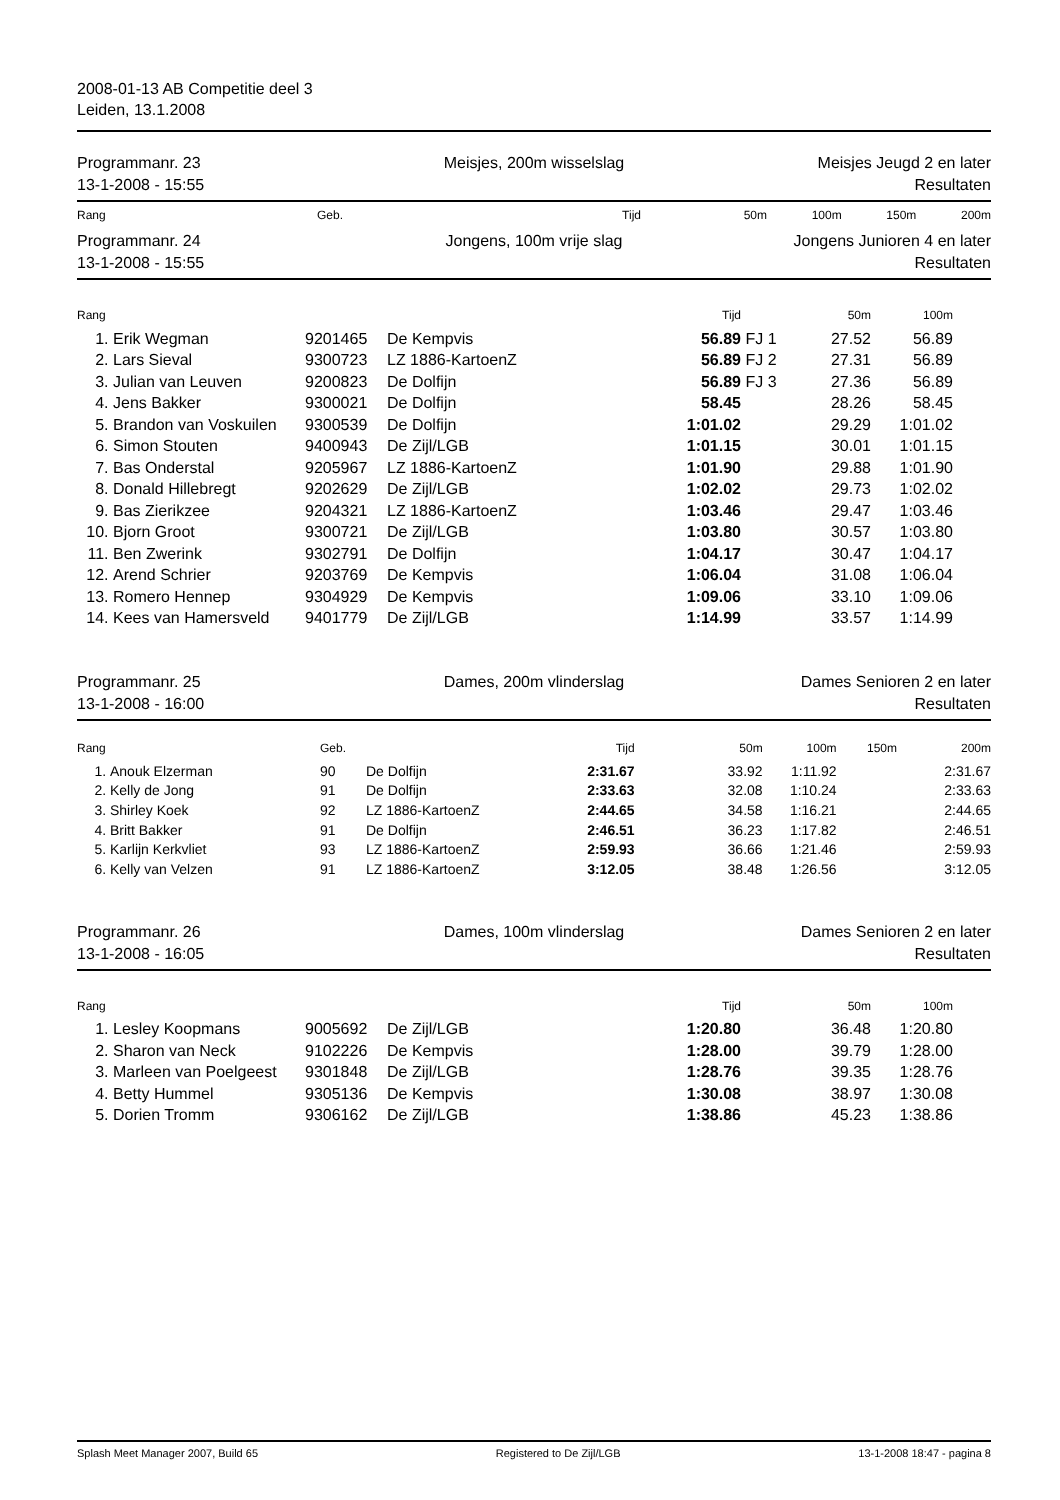2008-01-13 AB Competitie deel 3
Leiden, 13.1.2008
Programmanr. 23
13-1-2008 - 15:55
Meisjes, 200m wisselslag Meisjes Jeugd 2 en later
Resultaten
| Rang | Geb. | Tijd | 50m | 100m | 150m | 200m |
| --- | --- | --- | --- | --- | --- | --- |
Programmanr. 24
13-1-2008 - 15:55
Jongens, 100m vrije slag Jongens Junioren 4 en later
Resultaten
| Rang | | | | Tijd | | 50m | 100m |
| --- | --- | --- | --- | --- | --- | --- | --- |
| 1. | Erik Wegman | 9201465 | De Kempvis | 56.89 | FJ 1 | 27.52 | 56.89 |
| 2. | Lars Sieval | 9300723 | LZ 1886-KartoenZ | 56.89 | FJ 2 | 27.31 | 56.89 |
| 3. | Julian van Leuven | 9200823 | De Dolfijn | 56.89 | FJ 3 | 27.36 | 56.89 |
| 4. | Jens Bakker | 9300021 | De Dolfijn | 58.45 | | 28.26 | 58.45 |
| 5. | Brandon van Voskuilen | 9300539 | De Dolfijn | 1:01.02 | | 29.29 | 1:01.02 |
| 6. | Simon Stouten | 9400943 | De Zijl/LGB | 1:01.15 | | 30.01 | 1:01.15 |
| 7. | Bas Onderstal | 9205967 | LZ 1886-KartoenZ | 1:01.90 | | 29.88 | 1:01.90 |
| 8. | Donald Hillebregt | 9202629 | De Zijl/LGB | 1:02.02 | | 29.73 | 1:02.02 |
| 9. | Bas Zierikzee | 9204321 | LZ 1886-KartoenZ | 1:03.46 | | 29.47 | 1:03.46 |
| 10. | Bjorn Groot | 9300721 | De Zijl/LGB | 1:03.80 | | 30.57 | 1:03.80 |
| 11. | Ben Zwerink | 9302791 | De Dolfijn | 1:04.17 | | 30.47 | 1:04.17 |
| 12. | Arend Schrier | 9203769 | De Kempvis | 1:06.04 | | 31.08 | 1:06.04 |
| 13. | Romero Hennep | 9304929 | De Kempvis | 1:09.06 | | 33.10 | 1:09.06 |
| 14. | Kees van Hamersveld | 9401779 | De Zijl/LGB | 1:14.99 | | 33.57 | 1:14.99 |
Programmanr. 25
13-1-2008 - 16:00
Dames, 200m vlinderslag Dames Senioren 2 en later
Resultaten
| Rang | | Geb. | | Tijd | 50m | 100m | 150m | 200m |
| --- | --- | --- | --- | --- | --- | --- | --- | --- |
| 1. | Anouk Elzerman | 90 | De Dolfijn | 2:31.67 | 33.92 | 1:11.92 | | 2:31.67 |
| 2. | Kelly de Jong | 91 | De Dolfijn | 2:33.63 | 32.08 | 1:10.24 | | 2:33.63 |
| 3. | Shirley Koek | 92 | LZ 1886-KartoenZ | 2:44.65 | 34.58 | 1:16.21 | | 2:44.65 |
| 4. | Britt Bakker | 91 | De Dolfijn | 2:46.51 | 36.23 | 1:17.82 | | 2:46.51 |
| 5. | Karlijn Kerkvliet | 93 | LZ 1886-KartoenZ | 2:59.93 | 36.66 | 1:21.46 | | 2:59.93 |
| 6. | Kelly van Velzen | 91 | LZ 1886-KartoenZ | 3:12.05 | 38.48 | 1:26.56 | | 3:12.05 |
Programmanr. 26
13-1-2008 - 16:05
Dames, 100m vlinderslag Dames Senioren 2 en later
Resultaten
| Rang | | | | Tijd | | 50m | 100m |
| --- | --- | --- | --- | --- | --- | --- | --- |
| 1. | Lesley Koopmans | 9005692 | De Zijl/LGB | 1:20.80 | | 36.48 | 1:20.80 |
| 2. | Sharon van Neck | 9102226 | De Kempvis | 1:28.00 | | 39.79 | 1:28.00 |
| 3. | Marleen van Poelgeest | 9301848 | De Zijl/LGB | 1:28.76 | | 39.35 | 1:28.76 |
| 4. | Betty Hummel | 9305136 | De Kempvis | 1:30.08 | | 38.97 | 1:30.08 |
| 5. | Dorien Tromm | 9306162 | De Zijl/LGB | 1:38.86 | | 45.23 | 1:38.86 |
Splash Meet Manager 2007, Build 65 Registered to De Zijl/LGB 13-1-2008 18:47 - pagina 8